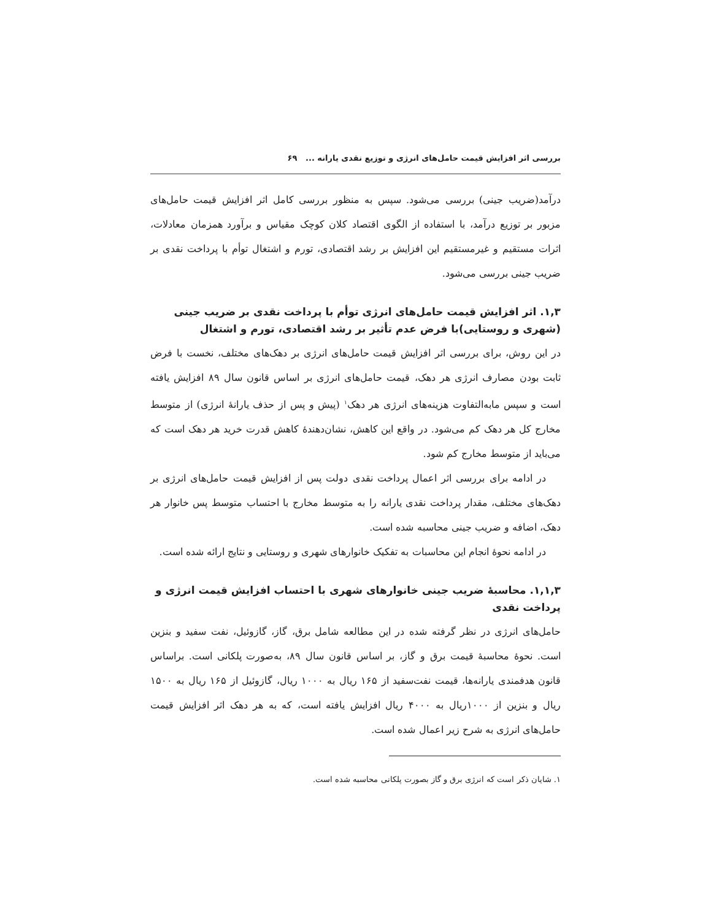بررسی اثر افزایش قیمت حامل‌های انرژی و توزیع نقدی یارانه ... ۶۹
درآمد(ضریب جینی) بررسی می‌شود. سپس به منظور بررسی کامل اثر افزایش قیمت حامل‌های مزبور بر توزیع درآمد، با استفاده از الگوی اقتصاد کلان کوچک مقیاس و برآورد همزمان معادلات، اثرات مستقیم و غیرمستقیم این افزایش بر رشد اقتصادی، تورم و اشتغال توأم با پرداخت نقدی بر ضریب جینی بررسی می‌شود.
۱,۳. اثر افزایش قیمت حامل‌های انرژی توأم با پرداخت نقدی بر ضریب جینی (شهری و روستایی)با فرض عدم تأثیر بر رشد اقتصادی، تورم و اشتغال
در این روش، برای بررسی اثر افزایش قیمت حامل‌های انرژی بر دهک‌های مختلف، نخست با فرض ثابت بودن مصارف انرژی هر دهک، قیمت حامل‌های انرژی بر اساس قانون سال ۸۹ افزایش یافته است و سپس مابه‌التفاوت هزینه‌های انرژی هر دهک<sup>۱</sup> (پیش و پس از حذف یارانهٔ انرژی) از متوسط مخارج کل هر دهک کم می‌شود. در واقع این کاهش، نشان‌دهندهٔ کاهش قدرت خرید هر دهک است که می‌باید از متوسط مخارج کم شود.
در ادامه برای بررسی اثر اعمال پرداخت نقدی دولت پس از افزایش قیمت حامل‌های انرژی بر دهک‌های مختلف، مقدار پرداخت نقدی یارانه را به متوسط مخارج با احتساب متوسط پس خانوار هر دهک، اضافه و ضریب جینی محاسبه شده است.
در ادامه نحوهٔ انجام این محاسبات به تفکیک خانوارهای شهری و روستایی و نتایج ارائه شده است.
۱,۱,۳. محاسبهٔ ضریب جینی خانوارهای شهری با احتساب افزایش قیمت انرژی و پرداخت نقدی
حامل‌های انرژی در نظر گرفته شده در این مطالعه شامل برق، گاز، گازوئیل، نفت سفید و بنزین است. نحوهٔ محاسبهٔ قیمت برق و گاز، بر اساس قانون سال ۸۹، به‌صورت پلکانی است. براساس قانون هدفمندی یارانه‌ها، قیمت نفت‌سفید از ۱۶۵ ریال به ۱۰۰۰ ریال، گازوئیل از ۱۶۵ ریال به ۱۵۰۰ ریال و بنزین از ۱۰۰۰ریال به ۴۰۰۰ ریال افزایش یافته است، که به هر دهک اثر افزایش قیمت حامل‌های انرژی به شرح زیر اعمال شده است.
۱. شایان ذکر است که انرژی برق و گاز بصورت پلکانی محاسبه شده است.